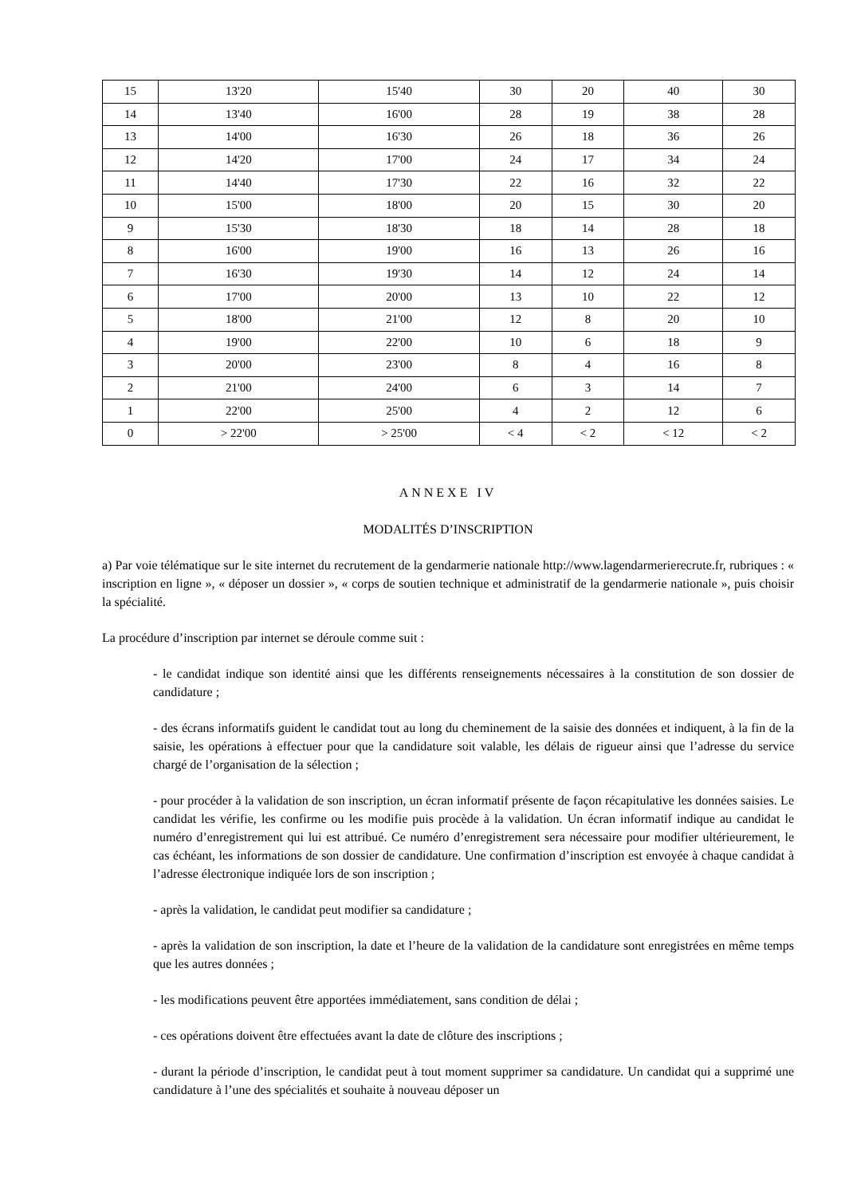| 15 | 13'20 | 15'40 | 30 | 20 | 40 | 30 |
| 14 | 13'40 | 16'00 | 28 | 19 | 38 | 28 |
| 13 | 14'00 | 16'30 | 26 | 18 | 36 | 26 |
| 12 | 14'20 | 17'00 | 24 | 17 | 34 | 24 |
| 11 | 14'40 | 17'30 | 22 | 16 | 32 | 22 |
| 10 | 15'00 | 18'00 | 20 | 15 | 30 | 20 |
| 9 | 15'30 | 18'30 | 18 | 14 | 28 | 18 |
| 8 | 16'00 | 19'00 | 16 | 13 | 26 | 16 |
| 7 | 16'30 | 19'30 | 14 | 12 | 24 | 14 |
| 6 | 17'00 | 20'00 | 13 | 10 | 22 | 12 |
| 5 | 18'00 | 21'00 | 12 | 8 | 20 | 10 |
| 4 | 19'00 | 22'00 | 10 | 6 | 18 | 9 |
| 3 | 20'00 | 23'00 | 8 | 4 | 16 | 8 |
| 2 | 21'00 | 24'00 | 6 | 3 | 14 | 7 |
| 1 | 22'00 | 25'00 | 4 | 2 | 12 | 6 |
| 0 | > 22'00 | > 25'00 | < 4 | < 2 | < 12 | < 2 |
ANNEXE IV
MODALITÉS D’INSCRIPTION
a) Par voie télématique sur le site internet du recrutement de la gendarmerie nationale http://www.lagendarmerierecrute.fr, rubriques : « inscription en ligne », « déposer un dossier », « corps de soutien technique et administratif de la gendarmerie nationale », puis choisir la spécialité.
La procédure d’inscription par internet se déroule comme suit :
- le candidat indique son identité ainsi que les différents renseignements nécessaires à la constitution de son dossier de candidature ;
- des écrans informatifs guident le candidat tout au long du cheminement de la saisie des données et indiquent, à la fin de la saisie, les opérations à effectuer pour que la candidature soit valable, les délais de rigueur ainsi que l’adresse du service chargé de l’organisation de la sélection ;
- pour procéder à la validation de son inscription, un écran informatif présente de façon récapitulative les données saisies. Le candidat les vérifie, les confirme ou les modifie puis procède à la validation. Un écran informatif indique au candidat le numéro d’enregistrement qui lui est attribué. Ce numéro d’enregistrement sera nécessaire pour modifier ultérieurement, le cas échéant, les informations de son dossier de candidature. Une confirmation d’inscription est envoyée à chaque candidat à l’adresse électronique indiquée lors de son inscription ;
- après la validation, le candidat peut modifier sa candidature ;
- après la validation de son inscription, la date et l’heure de la validation de la candidature sont enregistrées en même temps que les autres données ;
- les modifications peuvent être apportées immédiatement, sans condition de délai ;
- ces opérations doivent être effectuées avant la date de clôture des inscriptions ;
- durant la période d’inscription, le candidat peut à tout moment supprimer sa candidature. Un candidat qui a supprimé une candidature à l’une des spécialités et souhaite à nouveau déposer un